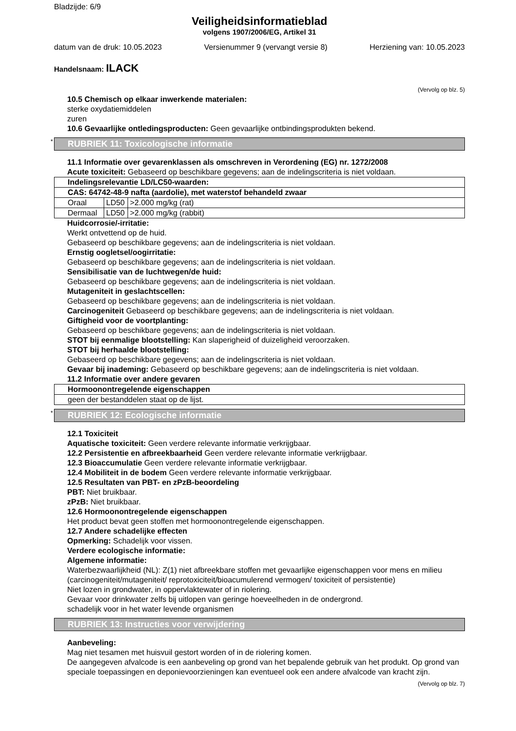Bladzijde: 6/9
Veiligheidsinformatieblad
volgens 1907/2006/EG, Artikel 31
datum van de druk: 10.05.2023 Versienummer 9 (vervangt versie 8) Herziening van: 10.05.2023
Handelsnaam: ILACK
(Vervolg op blz. 5)
10.5 Chemisch op elkaar inwerkende materialen:
sterke oxydatiemiddelen
zuren
10.6 Gevaarlijke ontledingsproducten: Geen gevaarlijke ontbindingsprodukten bekend.
* RUBRIEK 11: Toxicologische informatie
11.1 Informatie over gevarenklassen als omschreven in Verordening (EG) nr. 1272/2008
Acute toxiciteit: Gebaseerd op beschikbare gegevens; aan de indelingscriteria is niet voldaan.
| Indelingsrelevantie LD/LC50-waarden: | | |
| --- | --- | --- |
| CAS: 64742-48-9 nafta (aardolie), met waterstof behandeld zwaar | | |
| Oraal | LD50 | >2.000 mg/kg (rat) |
| Dermaal | LD50 | >2.000 mg/kg (rabbit) |
Huidcorrosie/-irritatie:
Werkt ontvettend op de huid.
Gebaseerd op beschikbare gegevens; aan de indelingscriteria is niet voldaan.
Ernstig oogletsel/oogirritatie:
Gebaseerd op beschikbare gegevens; aan de indelingscriteria is niet voldaan.
Sensibilisatie van de luchtwegen/de huid:
Gebaseerd op beschikbare gegevens; aan de indelingscriteria is niet voldaan.
Mutageniteit in geslachtscellen:
Gebaseerd op beschikbare gegevens; aan de indelingscriteria is niet voldaan.
Carcinogeniteit Gebaseerd op beschikbare gegevens; aan de indelingscriteria is niet voldaan.
Giftigheid voor de voortplanting:
Gebaseerd op beschikbare gegevens; aan de indelingscriteria is niet voldaan.
STOT bij eenmalige blootstelling: Kan slaperigheid of duizeligheid veroorzaken.
STOT bij herhaalde blootstelling:
Gebaseerd op beschikbare gegevens; aan de indelingscriteria is niet voldaan.
Gevaar bij inademing: Gebaseerd op beschikbare gegevens; aan de indelingscriteria is niet voldaan.
11.2 Informatie over andere gevaren
| Hormoonontregelende eigenschappen |
| --- |
| geen der bestanddelen staat op de lijst. |
* RUBRIEK 12: Ecologische informatie
12.1 Toxiciteit
Aquatische toxiciteit: Geen verdere relevante informatie verkrijgbaar.
12.2 Persistentie en afbreekbaarheid Geen verdere relevante informatie verkrijgbaar.
12.3 Bioaccumulatie Geen verdere relevante informatie verkrijgbaar.
12.4 Mobiliteit in de bodem Geen verdere relevante informatie verkrijgbaar.
12.5 Resultaten van PBT- en zPzB-beoordeling
PBT: Niet bruikbaar.
zPzB: Niet bruikbaar.
12.6 Hormoonontregelende eigenschappen
Het product bevat geen stoffen met hormoonontregelende eigenschappen.
12.7 Andere schadelijke effecten
Opmerking: Schadelijk voor vissen.
Verdere ecologische informatie:
Algemene informatie:
Waterbezwaarlijkheid (NL): Z(1) niet afbreekbare stoffen met gevaarlijke eigenschappen voor mens en milieu (carcinogeniteit/mutageniteit/ reprotoxiciteit/bioacumulerend vermogen/ toxiciteit of persistentie)
Niet lozen in grondwater, in oppervlaktewater of in riolering.
Gevaar voor drinkwater zelfs bij uitlopen van geringe hoeveelheden in de ondergrond.
schadelijk voor in het water levende organismen
RUBRIEK 13: Instructies voor verwijdering
Aanbeveling:
Mag niet tesamen met huisvuil gestort worden of in de riolering komen.
De aangegeven afvalcode is een aanbeveling op grond van het bepalende gebruik van het produkt. Op grond van speciale toepassingen en deponievoorzieningen kan eventueel ook een andere afvalcode van kracht zijn.
(Vervolg op blz. 7)